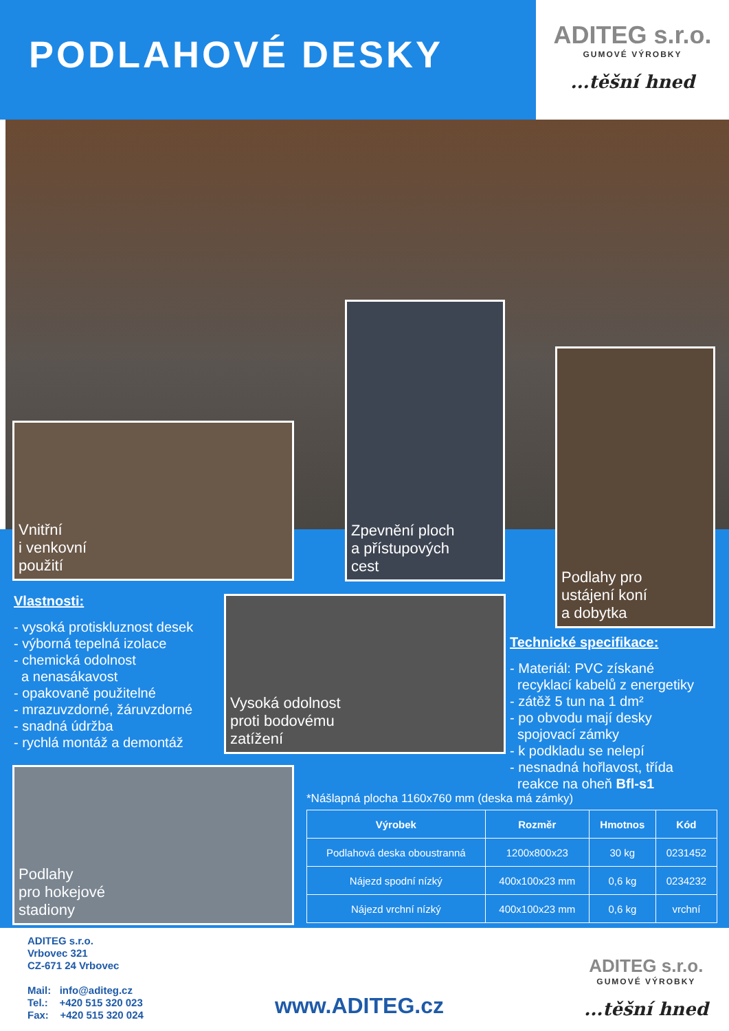PODLAHOVÉ DESKY
ADITEG s.r.o.
GUMOVÉ VÝROBKY...těšní hned
Vnitřní
i venkovní
použití
Zpevnění ploch
a přístupových
cest
Podlahy pro
ustájení koní
a dobytka
Vlastnosti:
- vysoká protiskluznost desek
- výborná tepelná izolace
- chemická odolnost
a nenasákavost
- opakovaně použitelné
- mrazuvzdorné, žáruvzdorné
- snadná údržba
- rychlá montáž a demontáž
Vysoká odolnost
proti bodovému
zatížení
Technické specifikace:
- Materiál: PVC získané
recyklací kabelů z energetiky
- zátěž 5 tun na 1 dm²
- po obvodu mají desky
spojovací zámky
- k podkladu se nelepí
- nesnadná hořlavost, třída
reakce na oheň Bfl-s1
Podlahy
pro hokejové
stadiony
*Nášlapná plocha 1160x760 mm (deska má zámky)
| Výrobek | Rozměr | Hmotnos | Kód |
| --- | --- | --- | --- |
| Podlahová deska oboustranná | 1200x800x23 | 30 kg | 0231452 |
| Nájezd spodní nízký | 400x100x23 mm | 0,6 kg | 0234232 |
| Nájezd vrchní nízký | 400x100x23 mm | 0,6 kg | vrchní |
ADITEG s.r.o.
Vrbovec 321
CZ-671 24 Vrbovec
Mail: info@aditeg.cz
Tel.: +420 515 320 023
Fax: +420 515 320 024
www.ADITEG.cz
ADITEG s.r.o.
GUMOVÉ VÝROBKY...těšní hned